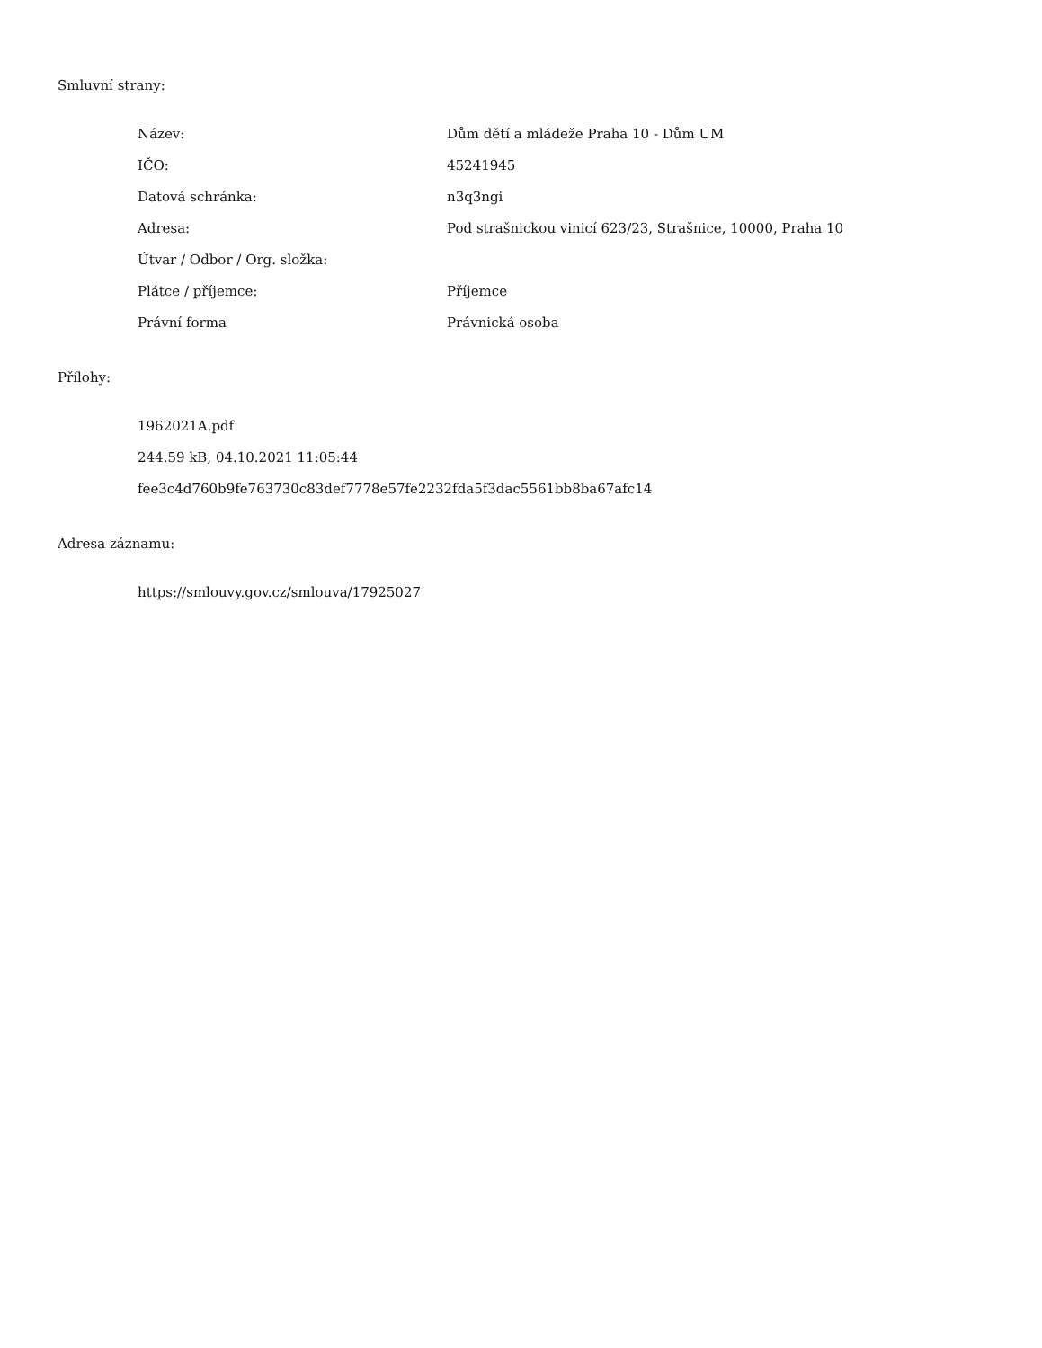Smluvní strany:
| Název: | Dům dětí a mládeže Praha 10 - Dům UM |
| IČO: | 45241945 |
| Datová schránka: | n3q3ngi |
| Adresa: | Pod strašnickou vinicí 623/23, Strašnice, 10000, Praha 10 |
| Útvar / Odbor / Org. složka: | |
| Plátce / příjemce: | Příjemce |
| Právní forma | Právnická osoba |
Přílohy:
1962021A.pdf
244.59 kB, 04.10.2021 11:05:44
fee3c4d760b9fe763730c83def7778e57fe2232fda5f3dac5561bb8ba67afc14
Adresa záznamu:
https://smlouvy.gov.cz/smlouva/17925027